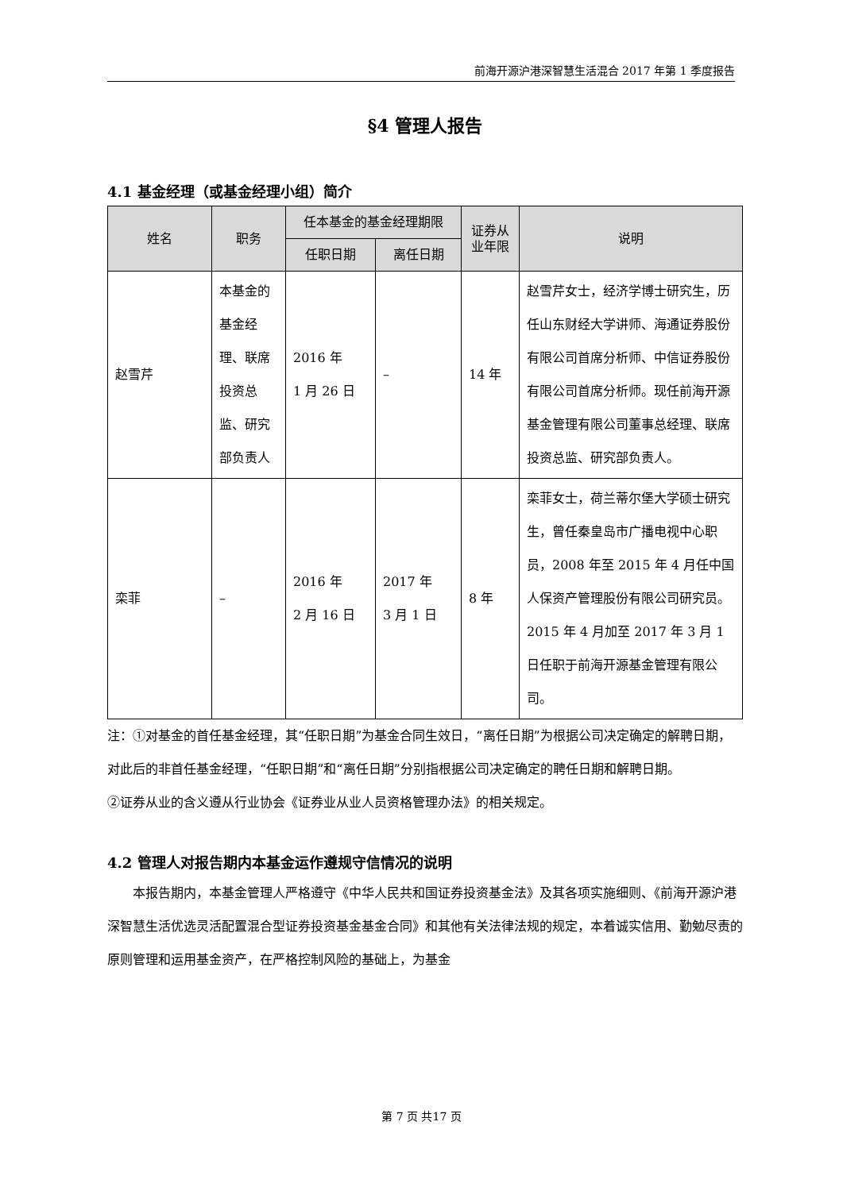前海开源沪港深智慧生活混合 2017 年第 1 季度报告
§4 管理人报告
4.1 基金经理（或基金经理小组）简介
| 姓名 | 职务 | 任本基金的基金经理期限 | | 证券从业年限 | 说明 |
| --- | --- | --- | --- | --- | --- |
| | | 任职日期 | 离任日期 | | |
| 赵雪芹 | 本基金的基金经理、联席投资总监、研究部负责人 | 2016 年 1 月 26 日 | – | 14 年 | 赵雪芹女士，经济学博士研究生，历任山东财经大学讲师、海通证券股份有限公司首席分析师、中信证券股份有限公司首席分析师。现任前海开源基金管理有限公司董事总经理、联席投资总监、研究部负责人。 |
| 栾菲 | – | 2016 年 2 月 16 日 | 2017 年 3 月 1 日 | 8 年 | 栾菲女士，荷兰蒂尔堡大学硕士研究生，曾任秦皇岛市广播电视中心职员，2008 年至 2015 年 4 月任中国人保资产管理股份有限公司研究员。2015 年 4 月加至 2017 年 3 月 1 日任职于前海开源基金管理有限公司。 |
注：①对基金的首任基金经理，其“任职日期”为基金合同生效日，“离任日期”为根据公司决定确定的解聘日期，对此后的非首任基金经理，“任职日期”和“离任日期”分别指根据公司决定确定的聘任日期和解聘日期。
②证券从业的含义遵从行业协会《证券业从业人员资格管理办法》的相关规定。
4.2 管理人对报告期内本基金运作遵规守信情况的说明
本报告期内，本基金管理人严格遵守《中华人民共和国证券投资基金法》及其各项实施细则、《前海开源沪港深智慧生活优选灵活配置混合型证券投资基金基金合同》和其他有关法律法规的规定，本着诚实信用、勤勉尽责的原则管理和运用基金资产，在严格控制风险的基础上，为基金
第 7 页 共17 页